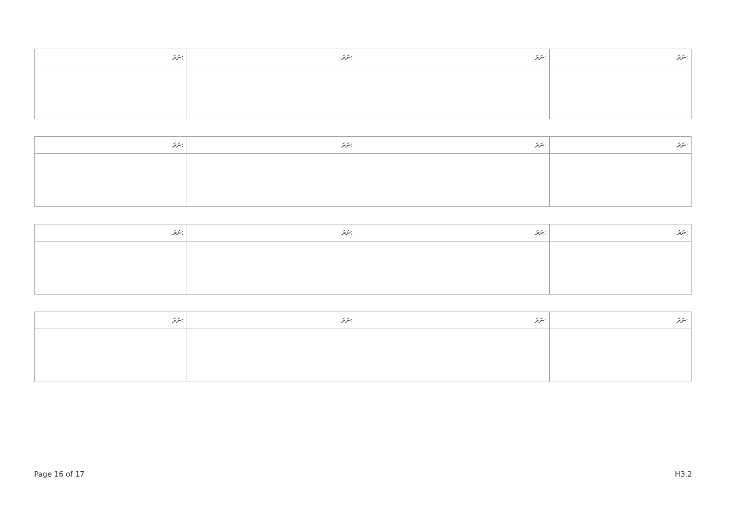| ނަރަ: | ނަރަ: | ނަރަ: | ނަރަ: |
| --- | --- | --- | --- |
| ނަރަ: | ނަރަ: | ނަރަ: | ނަރަ: |
| --- | --- | --- | --- |
| ނަރަ: | ނަރަ: | ނަރަ: | ނަރަ: |
| --- | --- | --- | --- |
| ނަރަ: | ނަރަ: | ނަރަ: | ނަރަ: |
| --- | --- | --- | --- |
Page 16 of 17 H3.2